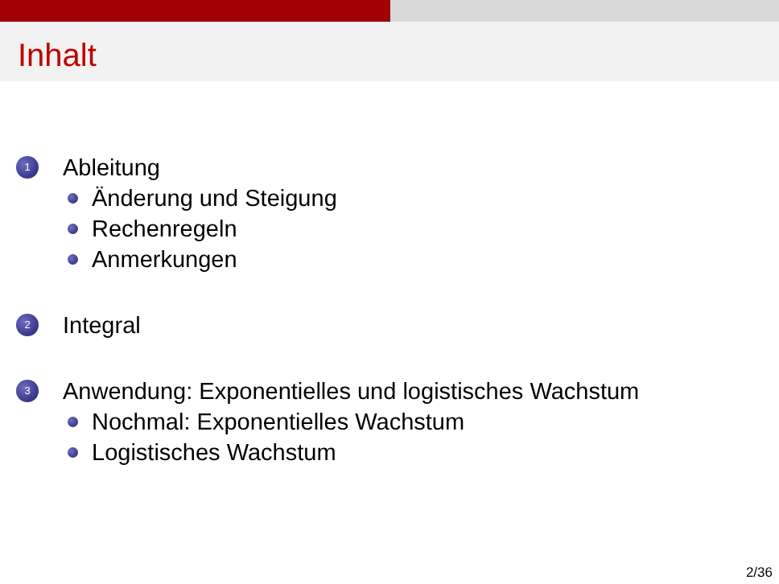Inhalt
1 Ableitung
Änderung und Steigung
Rechenregeln
Anmerkungen
2 Integral
3 Anwendung: Exponentielles und logistisches Wachstum
Nochmal: Exponentielles Wachstum
Logistisches Wachstum
2/36